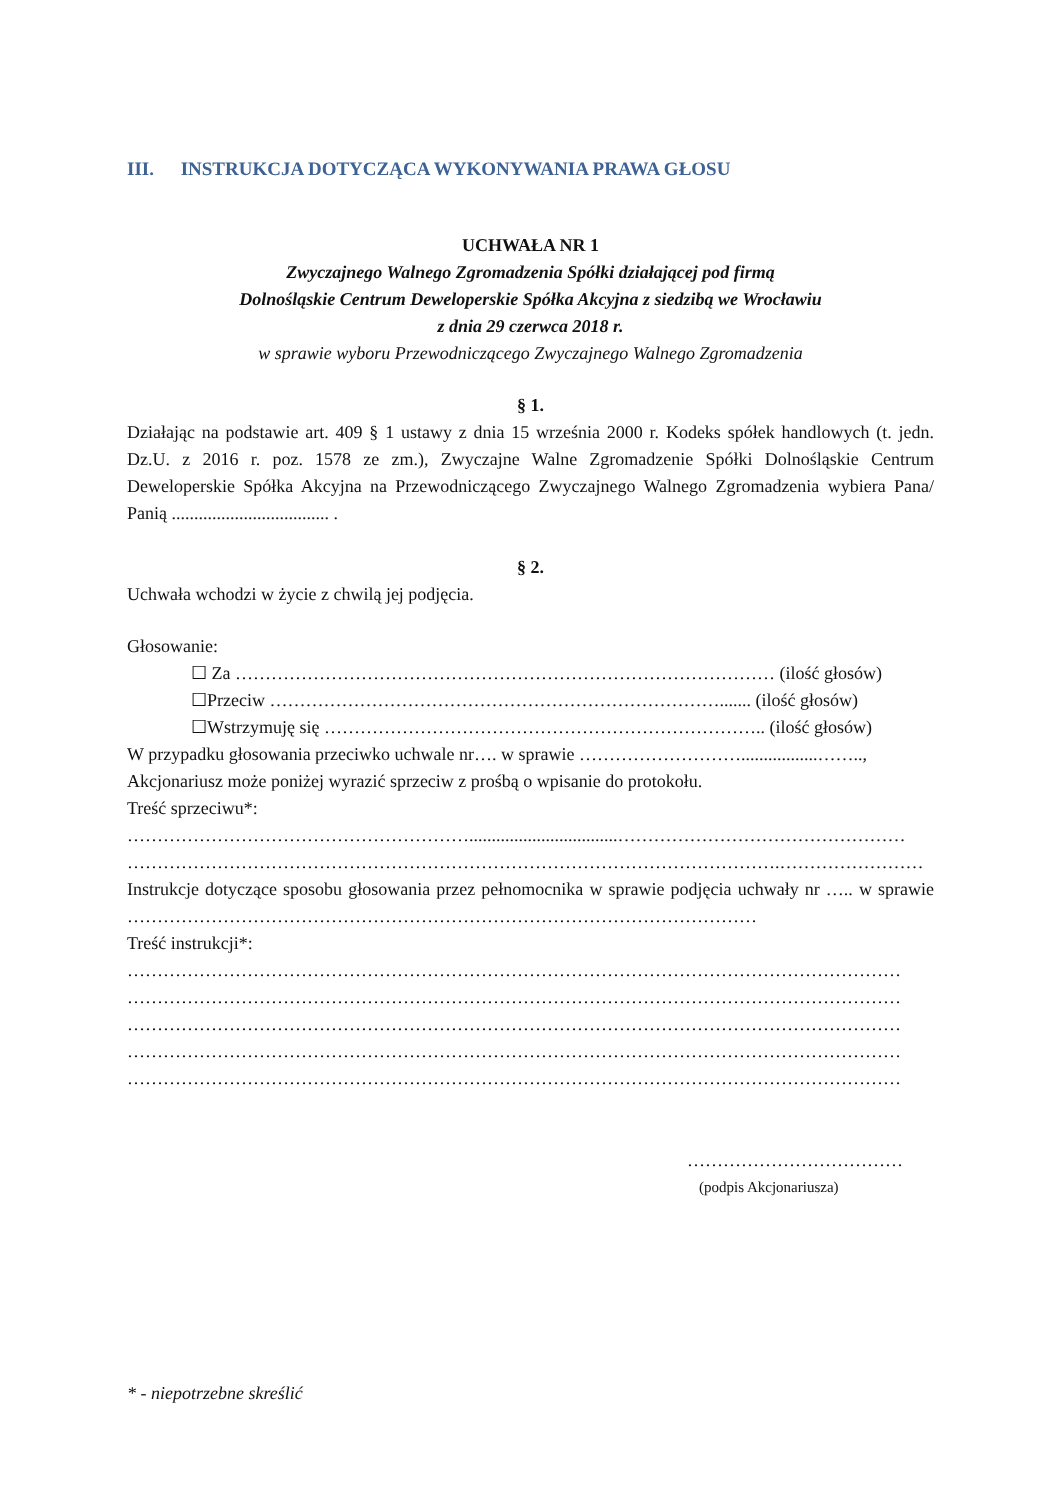III. INSTRUKCJA DOTYCZĄCA WYKONYWANIA PRAWA GŁOSU
UCHWAŁA NR 1
Zwyczajnego Walnego Zgromadzenia Spółki działającej pod firmą
Dolnośląskie Centrum Deweloperskie Spółka Akcyjna z siedzibą we Wrocławiu
z dnia 29 czerwca 2018 r.
w sprawie wyboru Przewodniczącego Zwyczajnego Walnego Zgromadzenia
§ 1.
Działając na podstawie art. 409 § 1 ustawy z dnia 15 września 2000 r. Kodeks spółek handlowych (t. jedn. Dz.U. z 2016 r. poz. 1578 ze zm.), Zwyczajne Walne Zgromadzenie Spółki Dolnośląskie Centrum Deweloperskie Spółka Akcyjna na Przewodniczącego Zwyczajnego Walnego Zgromadzenia wybiera Pana/ Panią ................................... .
§ 2.
Uchwała wchodzi w życie z chwilą jej podjęcia.
Głosowanie:
☐ Za ……………………………………………………………………………… (ilość głosów)
☐Przeciw …………………………………………………………………....... (ilość głosów)
☐Wstrzymuję się ……………………………………………………………….. (ilość głosów)
W przypadku głosowania przeciwko uchwale nr…. w sprawie ……………………….................……..,
Akcjonariusz może poniżej wyrazić sprzeciw z prośbą o wpisanie do protokołu.
Treść sprzeciwu*:
………………………………………………….................................…………………………………………
……………………………………………………………………………………………….……………………
Instrukcje dotyczące sposobu głosowania przez pełnomocnika w sprawie podjęcia uchwały nr ….. w sprawie ……………………………………………………………………………………………
Treść instrukcji*:
…………………………………………………………………………………………………………………
…………………………………………………………………………………………………………………
…………………………………………………………………………………………………………………
…………………………………………………………………………………………………………………
…………………………………………………………………………………………………………………
………………………………
(podpis Akcjonariusza)
* - niepotrzebne skreślić